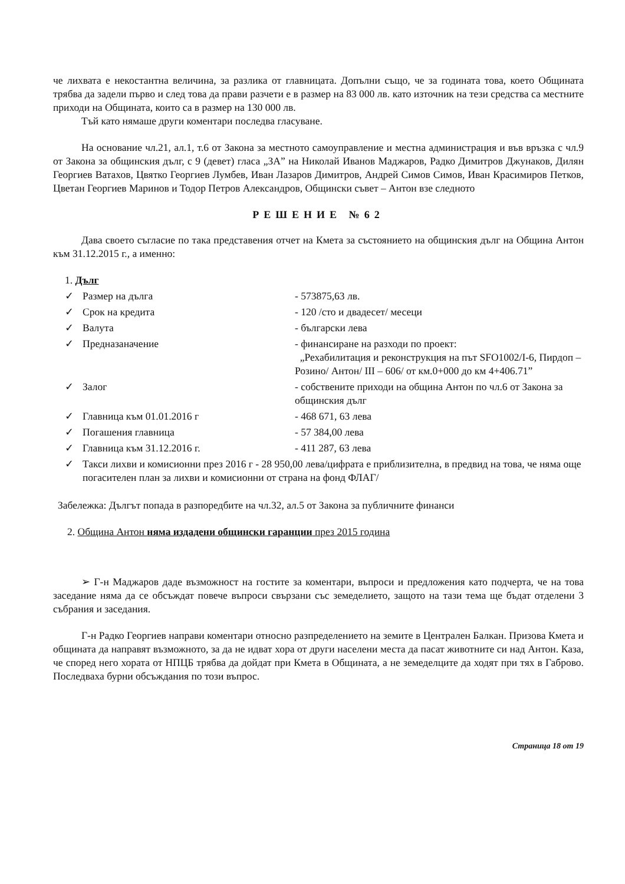че лихвата е некостантна величина, за разлика от главницата. Допълни също, че за годината това, което Общината трябва да задели първо и след това да прави разчети е в размер на 83 000 лв. като източник на тези средства са местните приходи на Общината, които са в размер на 130 000 лв.
Тъй като нямаше други коментари последва гласуване.
На основание чл.21, ал.1, т.6 от Закона за местното самоуправление и местна администрация и във връзка с чл.9 от Закона за общинския дълг, с 9 (девет) гласа „ЗА” на Николай Иванов Маджаров, Радко Димитров Джунаков, Дилян Георгиев Ватахов, Цвятко Георгиев Лумбев, Иван Лазаров Димитров, Андрей Симов Симов, Иван Красимиров Петков, Цветан Георгиев Маринов и Тодор Петров Александров, Общински съвет – Антон взе следното
РЕШЕНИЕ №62
Дава своето съгласие по така представения отчет на Кмета за състоянието на общинския дълг на Община Антон към 31.12.2015 г., а именно:
1. Дълг
| ✓ | Размер на дълга | - 573875,63 лв. |
| ✓ | Срок на кредита | - 120 /сто и двадесет/ месеци |
| ✓ | Валута | - български лева |
| ✓ | Предназаначение | - финансиране на разходи по проект: „Рехабилитация и реконструкция на път SFO1002/І-6, Пирдоп – Розино/ Антон/ ІІІ – 606/ от км.0+000 до км 4+406.71” |
| ✓ | Залог | - собствените приходи на община Антон по чл.6 от Закона за общинския дълг |
| ✓ | Главница към 01.01.2016 г | - 468 671, 63 лева |
| ✓ | Погашения главница | - 57 384,00 лева |
| ✓ | Главница към 31.12.2016 г. | - 411 287, 63 лева |
| ✓ | Такси лихви и комисионни през 2016 г - 28 950,00 лева/цифрата е приблизителна, в предвид на това, че няма още погасителен план за лихви и комисионни от страна на фонд ФЛАГ/ | |
Забележка: Дългът попада в разпоредбите на чл.32, ал.5 от Закона за публичните финанси
2. Община Антон няма издадени общински гаранции през 2015 година
➢ Г-н Маджаров даде възможност на гостите за коментари, въпроси и предложения като подчерта, че на това заседание няма да се обсъждат повече въпроси свързани със земеделието, защото на тази тема ще бъдат отделени 3 събрания и заседания.
Г-н Радко Георгиев направи коментари относно разпределението на земите в Централен Балкан. Призова Кмета и общината да направят възможното, за да не идват хора от други населени места да пасат животните си над Антон. Каза, че според него хората от НПЦБ трябва да дойдат при Кмета в Общината, а не земеделците да ходят при тях в Габрово. Последваха бурни обсъждания по този въпрос.
Страница 18 от 19